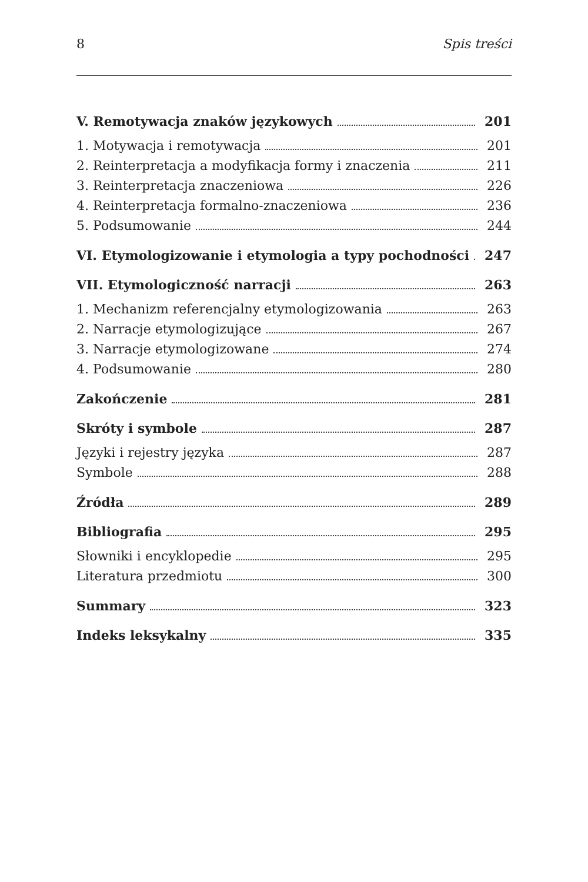8 Spis treści
V. Remotywacja znaków językowych 201
1. Motywacja i remotywacja 201
2. Reinterpretacja a modyfikacja formy i znaczenia 211
3. Reinterpretacja znaczeniowa 226
4. Reinterpretacja formalno-znaczeniowa 236
5. Podsumowanie 244
VI. Etymologizowanie i etymologia a typy pochodności 247
VII. Etymologiczność narracji 263
1. Mechanizm referencjalny etymologizowania 263
2. Narracje etymologizujące 267
3. Narracje etymologizowane 274
4. Podsumowanie 280
Zakończenie 281
Skróty i symbole 287
Języki i rejestry języka 287
Symbole 288
Źródła 289
Bibliografia 295
Słowniki i encyklopedie 295
Literatura przedmiotu 300
Summary 323
Indeks leksykalny 335